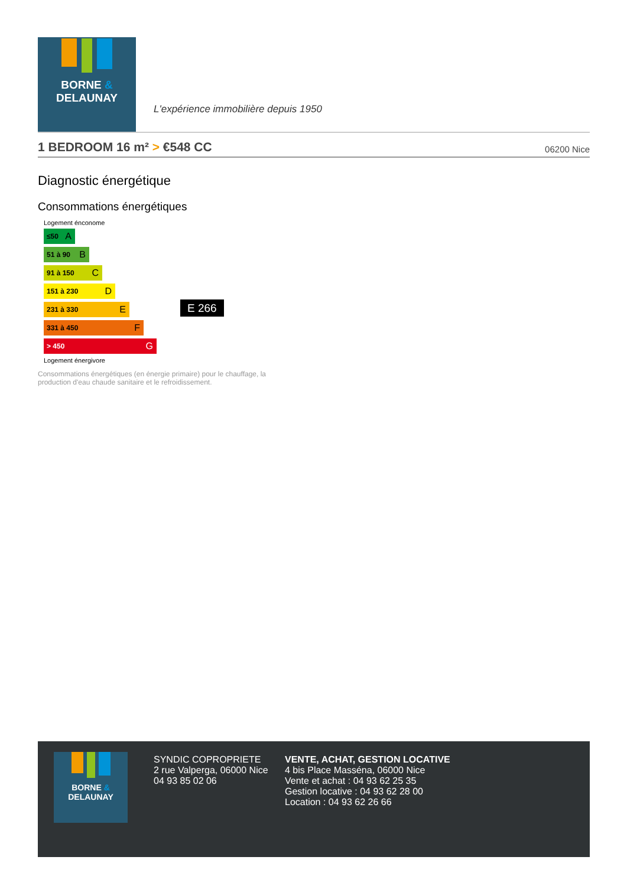BORNE &
DELAUNAY
L'expérience immobilière depuis 1950
1 BEDROOM 16 m² > €548 CC
06200 Nice
Diagnostic énergétique
Consommations énergétiques
Logement énconome
≤50 A
51 à 90 B
91 à 150 C
151 à 230 D
231 à 330 E
331 à 450 F
> 450 G
Logement énergivore
E 266
Consommations énergétiques (en énergie primaire) pour le chauffage, la production d'eau chaude sanitaire et le refroidissement.
BORNE &
DELAUNAY
SYNDIC COPROPRIETE
2 rue Valperga, 06000 Nice
04 93 85 02 06
VENTE, ACHAT, GESTION LOCATIVE
4 bis Place Masséna, 06000 Nice
Vente et achat : 04 93 62 25 35
Gestion locative : 04 93 62 28 00
Location : 04 93 62 26 66